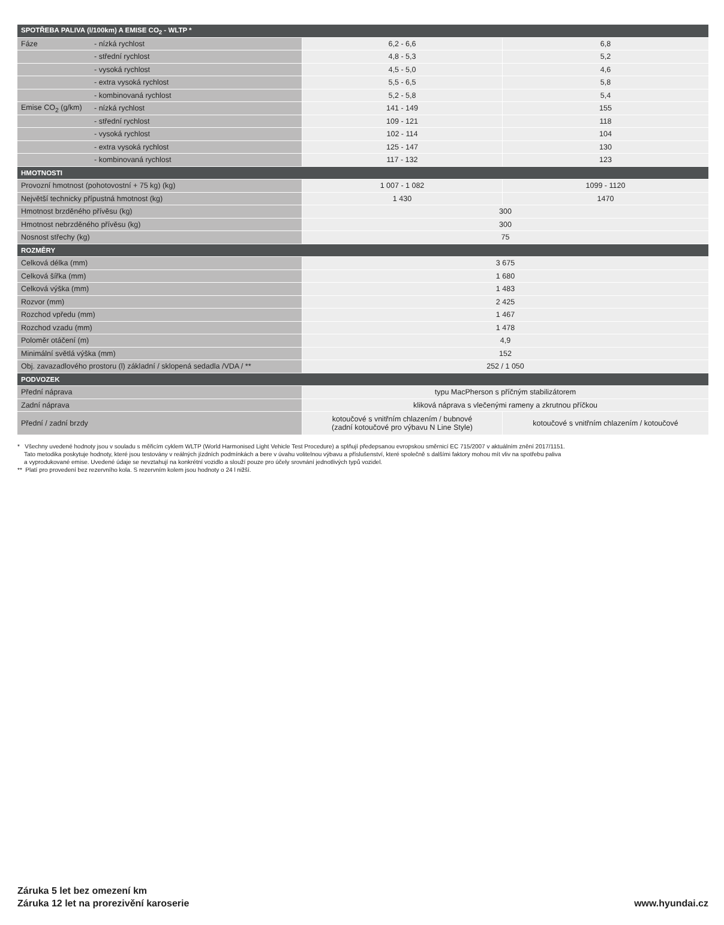| SPOTŘEBA PALIVA (l/100km) A EMISE CO<sub>2</sub> - WLTP * | | | |
| --- | --- | --- | --- |
| Fáze | - nízká rychlost | 6,2 - 6,6 | 6,8 |
| | - střední rychlost | 4,8 - 5,3 | 5,2 |
| | - vysoká rychlost | 4,5 - 5,0 | 4,6 |
| | - extra vysoká rychlost | 5,5 - 6,5 | 5,8 |
| | - kombinovaná rychlost | 5,2 - 5,8 | 5,4 |
| Emise CO<sub>2</sub> (g/km) | - nízká rychlost | 141 - 149 | 155 |
| | - střední rychlost | 109 - 121 | 118 |
| | - vysoká rychlost | 102 - 114 | 104 |
| | - extra vysoká rychlost | 125 - 147 | 130 |
| | - kombinovaná rychlost | 117 - 132 | 123 |
| HMOTNOSTI | | | |
| Provozní hmotnost (pohotovostní + 75 kg) (kg) | | 1 007 - 1 082 | 1099 - 1120 |
| Největší technicky přípustná hmotnost (kg) | | 1 430 | 1470 |
| Hmotnost brzděného přívěsu (kg) | | 300 | |
| Hmotnost nebrzděného přívěsu (kg) | | 300 | |
| Nosnost střechy (kg) | | 75 | |
| ROZMĚRY | | | |
| Celková délka (mm) | | 3 675 | |
| Celková šířka (mm) | | 1 680 | |
| Celková výška (mm) | | 1 483 | |
| Rozvor (mm) | | 2 425 | |
| Rozchod vpředu (mm) | | 1 467 | |
| Rozchod vzadu (mm) | | 1 478 | |
| Poloměr otáčení (m) | | 4,9 | |
| Minimální světlá výška (mm) | | 152 | |
| Obj. zavazadlového prostoru (l) základní / sklopená sedadla /VDA / ** | | 252 / 1 050 | |
| PODVOZEK | | | |
| Přední náprava | | typu MacPherson s příčným stabilizátorem | |
| Zadní náprava | | kliková náprava s vlečenými rameny a zkrutnou příčkou | |
| Přední / zadní brzdy | | kotoučové s vnitřním chlazením / bubnové (zadní kotoučové pro výbavu N Line Style) | kotoučové s vnitřním chlazením / kotoučové |
* Všechny uvedené hodnoty jsou v souladu s měřicím cyklem WLTP (World Harmonised Light Vehicle Test Procedure) a splňují předepsanou evropskou směrnicí EC 715/2007 v aktuálním znění 2017/1151.
Tato metodika poskytuje hodnoty, které jsou testovány v reálných jízdních podmínkách a bere v úvahu volitelnou výbavu a příslušenství, které společně s dalšími faktory mohou mít vliv na spotřebu paliva
a vyprodukované emise. Uvedené údaje se nevztahují na konkrétní vozidlo a slouží pouze pro účely srovnání jednotlivých typů vozidel.
** Platí pro provedení bez rezervního kola. S rezervním kolem jsou hodnoty o 24 l nižší.
Záruka 5 let bez omezení km
Záruka 12 let na prorezivění karoserie
www.hyundai.cz